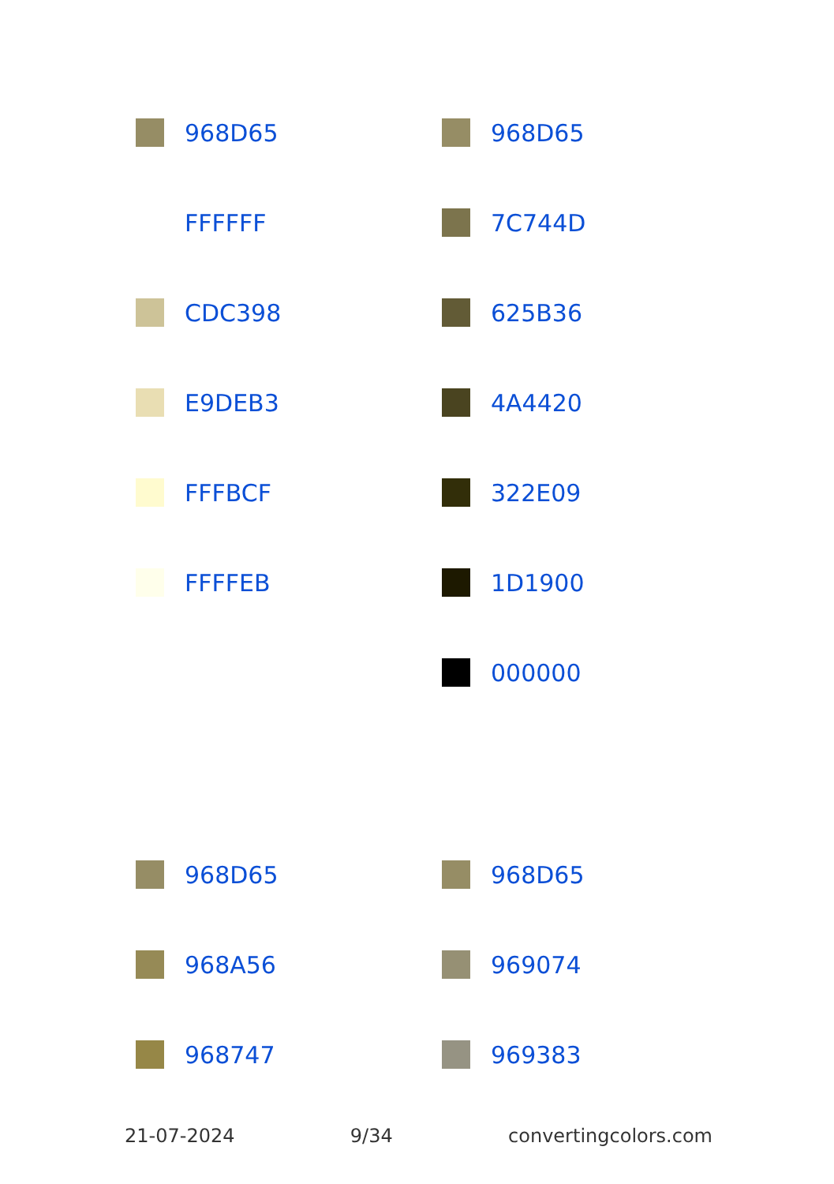968D65
FFFFFF
CDC398
E9DEB3
FFFBCF
FFFFEB
968D65
7C744D
625B36
4A4420
322E09
1D1900
000000
968D65
968A56
968747
968D65
969074
969383
21-07-2024 9/34 convertingcolors.com